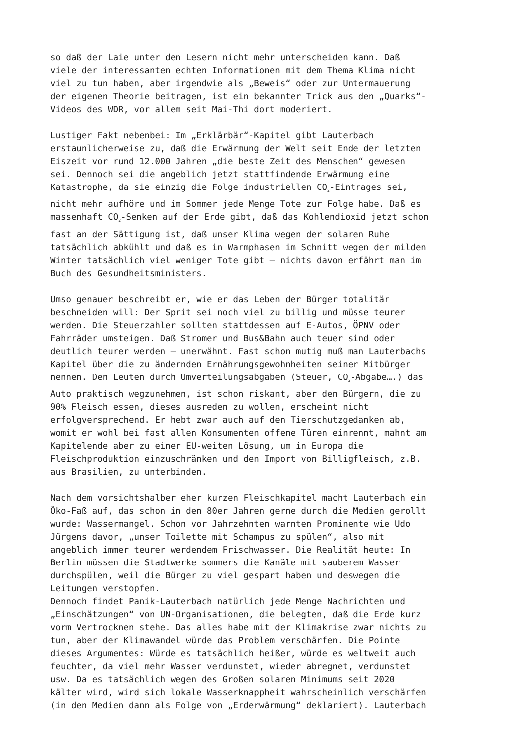so daß der Laie unter den Lesern nicht mehr unterscheiden kann. Daß viele der interessanten echten Informationen mit dem Thema Klima nicht viel zu tun haben, aber irgendwie als „Beweis“ oder zur Untermauerung der eigenen Theorie beitragen, ist ein bekannter Trick aus den „Quarks“- Videos des WDR, vor allem seit Mai-Thi dort moderiert.
Lustiger Fakt nebenbei: Im „Erklärbär“-Kapitel gibt Lauterbach erstaunlicherweise zu, daß die Erwärmung der Welt seit Ende der letzten Eiszeit vor rund 12.000 Jahren „die beste Zeit des Menschen“ gewesen sei. Dennoch sei die angeblich jetzt stattfindende Erwärmung eine Katastrophe, da sie einzig die Folge industriellen CO<sub>2</sub>-Eintrages sei, nicht mehr aufhöre und im Sommer jede Menge Tote zur Folge habe. Daß es massenhaft CO<sub>2</sub>-Senken auf der Erde gibt, daß das Kohlendioxid jetzt schon fast an der Sättigung ist, daß unser Klima wegen der solaren Ruhe tatsächlich abkühlt und daß es in Warmphasen im Schnitt wegen der milden Winter tatsächlich viel weniger Tote gibt – nichts davon erfährt man im Buch des Gesundheitsministers.
Umso genauer beschreibt er, wie er das Leben der Bürger totalitär beschneiden will: Der Sprit sei noch viel zu billig und müsse teurer werden. Die Steuerzahler sollten stattdessen auf E-Autos, ÖPNV oder Fahrräder umsteigen. Daß Stromer und Bus&Bahn auch teuer sind oder deutlich teurer werden – unerwähnt. Fast schon mutig muß man Lauterbachs Kapitel über die zu ändernden Ernährungsgewohnheiten seiner Mitbürger nennen. Den Leuten durch Umverteilungsabgaben (Steuer, CO<sub>2</sub>-Abgabe….) das Auto praktisch wegzunehmen, ist schon riskant, aber den Bürgern, die zu 90% Fleisch essen, dieses ausreden zu wollen, erscheint nicht erfolgversprechend. Er hebt zwar auch auf den Tierschutzgedanken ab, womit er wohl bei fast allen Konsumenten offene Türen einrennt, mahnt am Kapitelende aber zu einer EU-weiten Lösung, um in Europa die Fleischproduktion einzuschränken und den Import von Billigfleisch, z.B. aus Brasilien, zu unterbinden.
Nach dem vorsichtshalber eher kurzen Fleischkapitel macht Lauterbach ein Öko-Faß auf, das schon in den 80er Jahren gerne durch die Medien gerollt wurde: Wassermangel. Schon vor Jahrzehnten warnten Prominente wie Udo Jürgens davor, „unser Toilette mit Schampus zu spülen“, also mit angeblich immer teurer werdendem Frischwasser. Die Realität heute: In Berlin müssen die Stadtwerke sommers die Kanäle mit sauberem Wasser durchspülen, weil die Bürger zu viel gespart haben und deswegen die Leitungen verstopfen.
Dennoch findet Panik-Lauterbach natürlich jede Menge Nachrichten und „Einschätzungen“ von UN-Organisationen, die belegten, daß die Erde kurz vorm Vertrocknen stehe. Das alles habe mit der Klimakrise zwar nichts zu tun, aber der Klimawandel würde das Problem verschärfen. Die Pointe dieses Argumentes: Würde es tatsächlich heißer, würde es weltweit auch feuchter, da viel mehr Wasser verdunstet, wieder abregnet, verdunstet usw. Da es tatsächlich wegen des Großen solaren Minimums seit 2020 kälter wird, wird sich lokale Wasserknappheit wahrscheinlich verschärfen (in den Medien dann als Folge von „Erderwärmung“ deklariert). Lauterbach